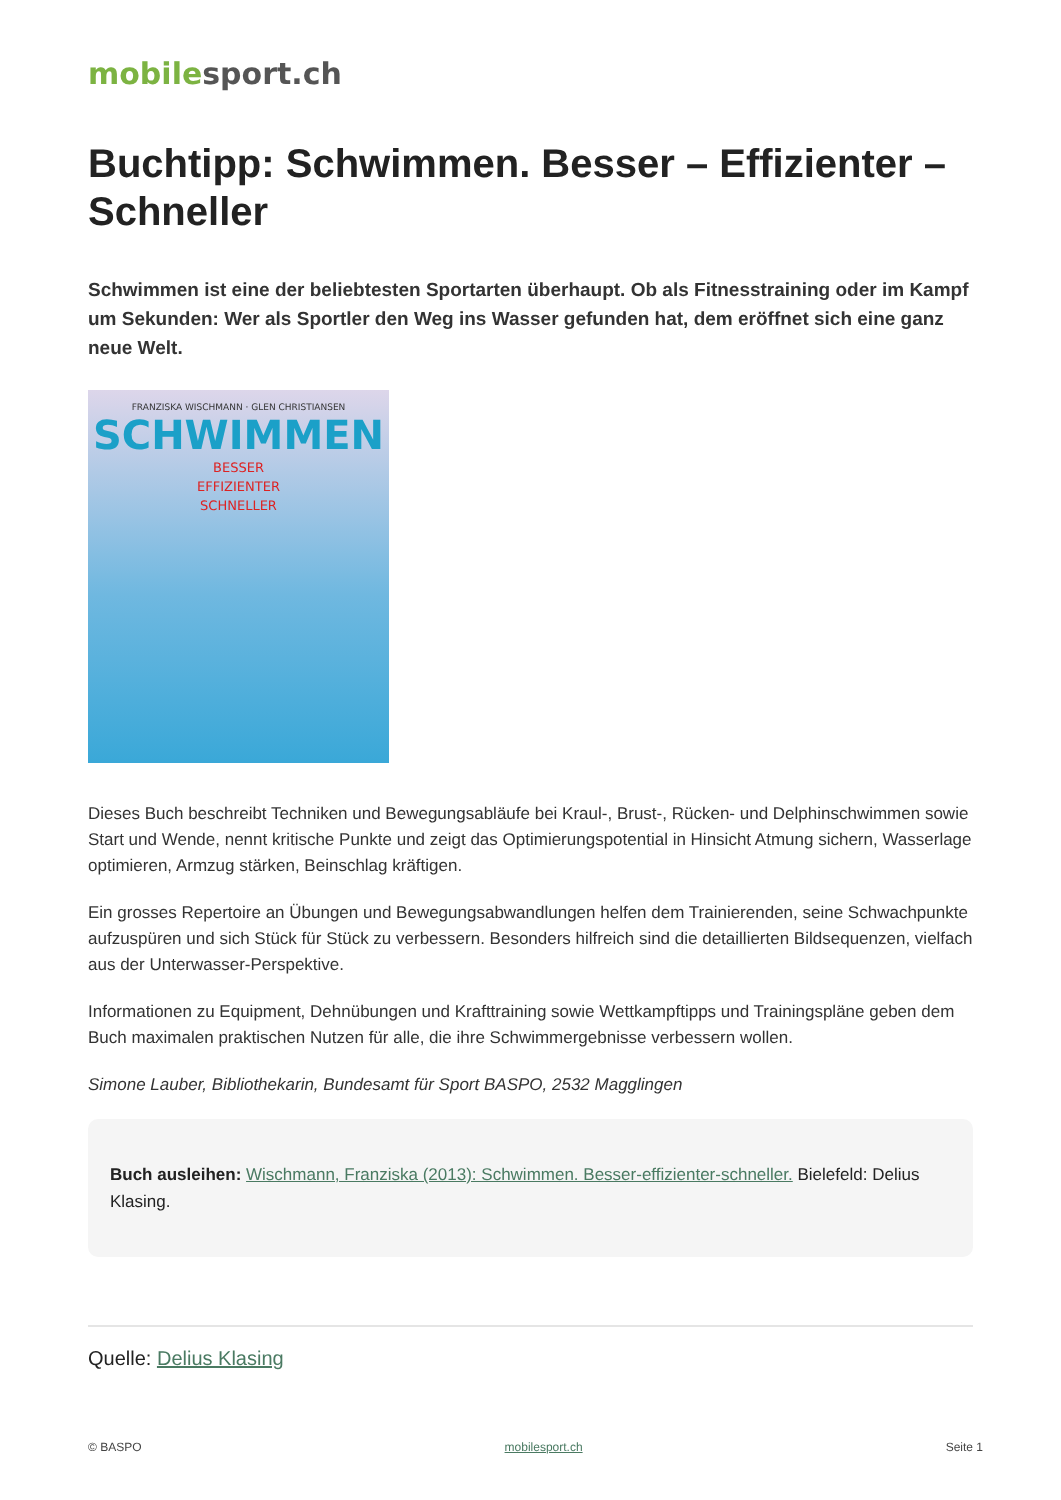mobile sport.ch
Buchtipp: Schwimmen. Besser – Effizienter – Schneller
Schwimmen ist eine der beliebtesten Sportarten überhaupt. Ob als Fitnesstraining oder im Kampf um Sekunden: Wer als Sportler den Weg ins Wasser gefunden hat, dem eröffnet sich eine ganz neue Welt.
FRANZISKA WISCHMANN · GLEN CHRISTIANSEN
SCHWIMMEN
BESSER
EFFIZIENTER
SCHNELLER
Dieses Buch beschreibt Techniken und Bewegungsabläufe bei Kraul-, Brust-, Rücken- und Delphinschwimmen sowie Start und Wende, nennt kritische Punkte und zeigt das Optimierungspotential in Hinsicht Atmung sichern, Wasserlage optimieren, Armzug stärken, Beinschlag kräftigen.
Ein grosses Repertoire an Übungen und Bewegungsabwandlungen helfen dem Trainierenden, seine Schwachpunkte aufzuspüren und sich Stück für Stück zu verbessern. Besonders hilfreich sind die detaillierten Bildsequenzen, vielfach aus der Unterwasser-Perspektive.
Informationen zu Equipment, Dehnübungen und Krafttraining sowie Wettkampftipps und Trainingspläne geben dem Buch maximalen praktischen Nutzen für alle, die ihre Schwimmergebnisse verbessern wollen.
Simone Lauber, Bibliothekarin, Bundesamt für Sport BASPO, 2532 Magglingen
Buch ausleihen: Wischmann, Franziska (2013): Schwimmen. Besser-effizienter-schneller. Bielefeld: Delius Klasing.
Quelle: Delius Klasing
© BASPO mobilesport.ch Seite 1